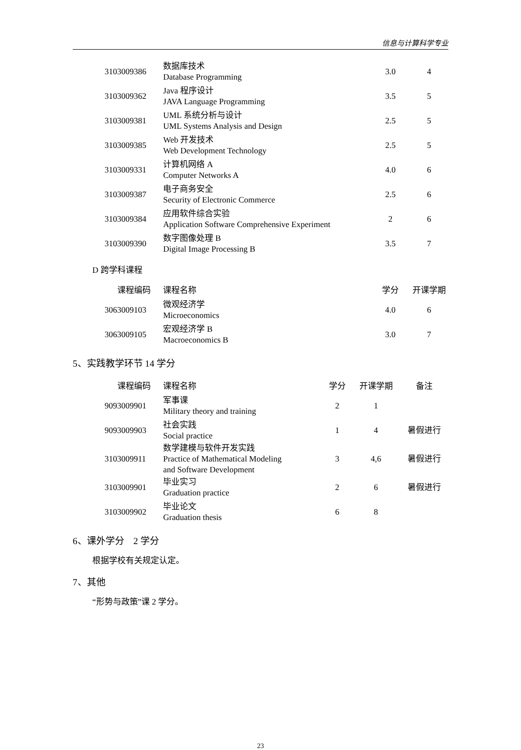信息与计算科学专业
| 3103009386 | 数据库技术 Database Programming | 3.0 | 4 |
| 3103009362 | Java 程序设计 JAVA Language Programming | 3.5 | 5 |
| 3103009381 | UML 系统分析与设计 UML Systems Analysis and Design | 2.5 | 5 |
| 3103009385 | Web 开发技术 Web Development Technology | 2.5 | 5 |
| 3103009331 | 计算机网络 A Computer Networks A | 4.0 | 6 |
| 3103009387 | 电子商务安全 Security of Electronic Commerce | 2.5 | 6 |
| 3103009384 | 应用软件综合实验 Application Software Comprehensive Experiment | 2 | 6 |
| 3103009390 | 数字图像处理 B Digital Image Processing B | 3.5 | 7 |
D 跨学科课程
| 课程编码 | 课程名称 | 学分 | 开课学期 |
| --- | --- | --- | --- |
| 3063009103 | 微观经济学 Microeconomics | 4.0 | 6 |
| 3063009105 | 宏观经济学 B Macroeconomics B | 3.0 | 7 |
5、实践教学环节 14 学分
| 课程编码 | 课程名称 | 学分 | 开课学期 | 备注 |
| --- | --- | --- | --- | --- |
| 9093009901 | 军事课 Military theory and training | 2 | 1 | |
| 9093009903 | 社会实践 Social practice | 1 | 4 | 暑假进行 |
| 3103009911 | 数学建模与软件开发实践 Practice of Mathematical Modeling and Software Development | 3 | 4,6 | 暑假进行 |
| 3103009901 | 毕业实习 Graduation practice | 2 | 6 | 暑假进行 |
| 3103009902 | 毕业论文 Graduation thesis | 6 | 8 | |
6、课外学分　2 学分
根据学校有关规定认定。
7、其他
“形势与政策”课 2 学分。
23